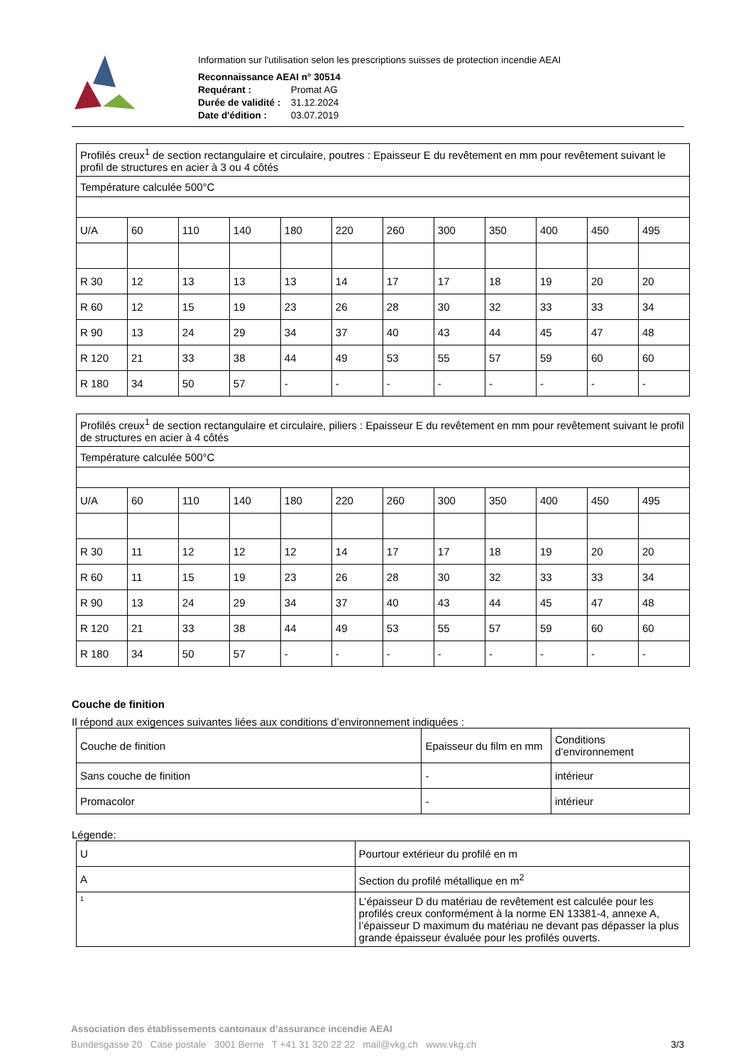Information sur l'utilisation selon les prescriptions suisses de protection incendie AEAI
Reconnaissance AEAI n° 30514
Requérant : Promat AG
Durée de validité : 31.12.2024
Date d'édition : 03.07.2019
| Profilés creux<sup>1</sup> de section rectangulaire et circulaire, poutres : Epaisseur E du revêtement en mm pour revêtement suivant le profil de structures en acier à 3 ou 4 côtés | | | | | | | | | | | |
| Température calculée 500°C | | | | | | | | | | | |
| U/A | 60 | 110 | 140 | 180 | 220 | 260 | 300 | 350 | 400 | 450 | 495 |
| R 30 | 12 | 13 | 13 | 13 | 14 | 17 | 17 | 18 | 19 | 20 | 20 |
| R 60 | 12 | 15 | 19 | 23 | 26 | 28 | 30 | 32 | 33 | 33 | 34 |
| R 90 | 13 | 24 | 29 | 34 | 37 | 40 | 43 | 44 | 45 | 47 | 48 |
| R 120 | 21 | 33 | 38 | 44 | 49 | 53 | 55 | 57 | 59 | 60 | 60 |
| R 180 | 34 | 50 | 57 | - | - | - | - | - | - | - | - |
| Profilés creux<sup>1</sup> de section rectangulaire et circulaire, piliers : Epaisseur E du revêtement en mm pour revêtement suivant le profil de structures en acier à 4 côtés | | | | | | | | | | | |
| Température calculée 500°C | | | | | | | | | | | |
| U/A | 60 | 110 | 140 | 180 | 220 | 260 | 300 | 350 | 400 | 450 | 495 |
| R 30 | 11 | 12 | 12 | 12 | 14 | 17 | 17 | 18 | 19 | 20 | 20 |
| R 60 | 11 | 15 | 19 | 23 | 26 | 28 | 30 | 32 | 33 | 33 | 34 |
| R 90 | 13 | 24 | 29 | 34 | 37 | 40 | 43 | 44 | 45 | 47 | 48 |
| R 120 | 21 | 33 | 38 | 44 | 49 | 53 | 55 | 57 | 59 | 60 | 60 |
| R 180 | 34 | 50 | 57 | - | - | - | - | - | - | - | - |
Couche de finition
Il répond aux exigences suivantes liées aux conditions d’environnement indiquées :
| Couche de finition | Epaisseur du film en mm | Conditions d’environnement |
| Sans couche de finition | - | intérieur |
| Promacolor | - | intérieur |
Légende:
| U | Pourtour extérieur du profilé en m |
| A | Section du profilé métallique en m<sup>2</sup> |
| 1 | L’épaisseur D du matériau de revêtement est calculée pour les profilés creux conformément à la norme EN 13381-4, annexe A, l’épaisseur D maximum du matériau ne devant pas dépasser la plus grande épaisseur évaluée pour les profilés ouverts. |
Association des établissements cantonaux d’assurance incendie AEAI
Bundesgasse 20 Case postale 3001 Berne T +41 31 320 22 22 mail@vkg.ch www.vkg.ch 3/3